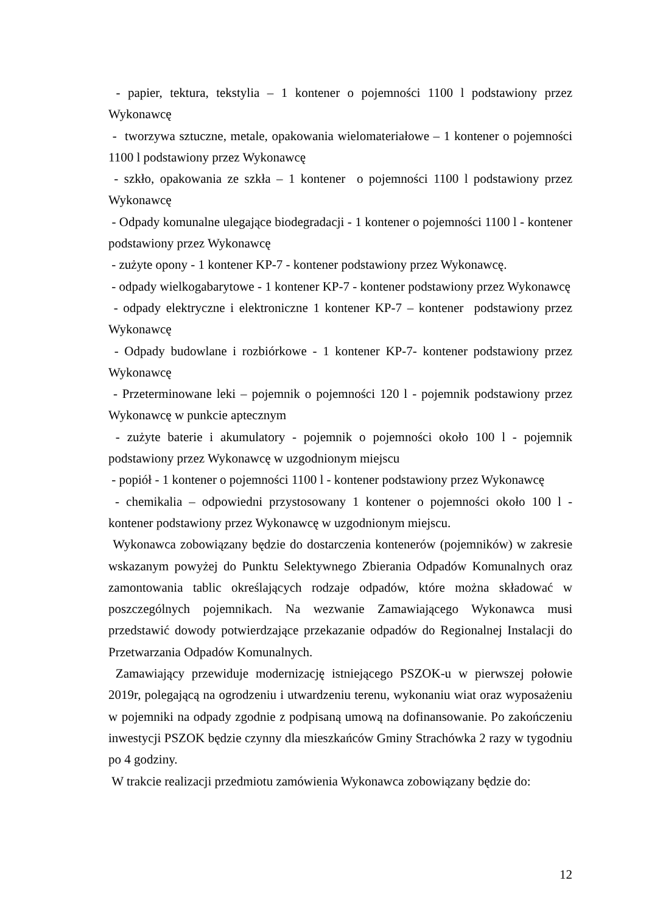- papier, tektura, tekstylia – 1 kontener o pojemności 1100 l podstawiony przez Wykonawcę
- tworzywa sztuczne, metale, opakowania wielomateriałowe – 1 kontener o pojemności 1100 l podstawiony przez Wykonawcę
- szkło, opakowania ze szkła – 1 kontener o pojemności 1100 l podstawiony przez Wykonawcę
- Odpady komunalne ulegające biodegradacji - 1 kontener o pojemności 1100 l - kontener podstawiony przez Wykonawcę
- zużyte opony - 1 kontener KP-7 - kontener podstawiony przez Wykonawcę.
- odpady wielkogabarytowe - 1 kontener KP-7 - kontener podstawiony przez Wykonawcę
- odpady elektryczne i elektroniczne 1 kontener KP-7 – kontener podstawiony przez Wykonawcę
- Odpady budowlane i rozbiórkowe - 1 kontener KP-7- kontener podstawiony przez Wykonawcę
- Przeterminowane leki – pojemnik o pojemności 120 l - pojemnik podstawiony przez Wykonawcę w punkcie aptecznym
- zużyte baterie i akumulatory - pojemnik o pojemności około 100 l - pojemnik podstawiony przez Wykonawcę w uzgodnionym miejscu
- popiół - 1 kontener o pojemności 1100 l - kontener podstawiony przez Wykonawcę
- chemikalia – odpowiedni przystosowany 1 kontener o pojemności około 100 l - kontener podstawiony przez Wykonawcę w uzgodnionym miejscu.
Wykonawca zobowiązany będzie do dostarczenia kontenerów (pojemników) w zakresie wskazanym powyżej do Punktu Selektywnego Zbierania Odpadów Komunalnych oraz zamontowania tablic określających rodzaje odpadów, które można składować w poszczególnych pojemnikach. Na wezwanie Zamawiającego Wykonawca musi przedstawić dowody potwierdzające przekazanie odpadów do Regionalnej Instalacji do Przetwarzania Odpadów Komunalnych.
Zamawiający przewiduje modernizację istniejącego PSZOK-u w pierwszej połowie 2019r, polegającą na ogrodzeniu i utwardzeniu terenu, wykonaniu wiat oraz wyposażeniu w pojemniki na odpady zgodnie z podpisaną umową na dofinansowanie. Po zakończeniu inwestycji PSZOK będzie czynny dla mieszkańców Gminy Strachówka 2 razy w tygodniu po 4 godziny.
W trakcie realizacji przedmiotu zamówienia Wykonawca zobowiązany będzie do:
12